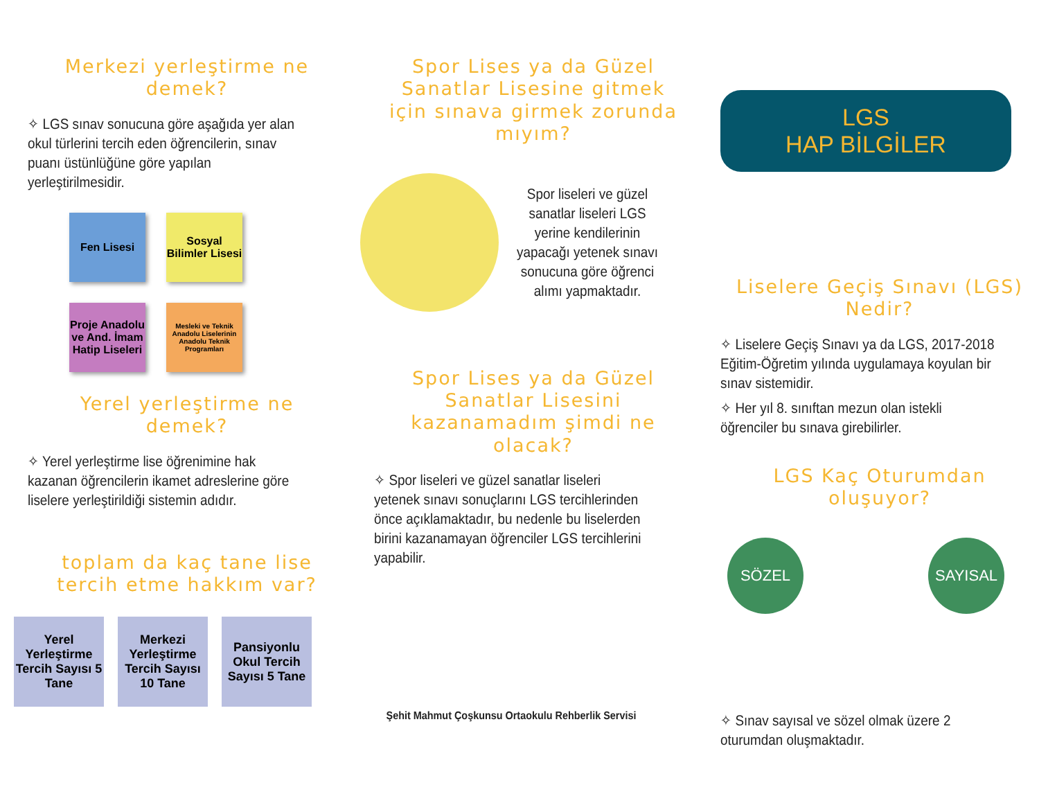Merkezi yerleştirme ne demek?
✧ LGS sınav sonucuna göre aşağıda yer alan okul türlerini tercih eden öğrencilerin, sınav puanı üstünlüğüne göre yapılan yerleştirilmesidir.
Fen Lisesi
Sosyal Bilimler Lisesi
Proje Anadolu ve And. İmam Hatip Liseleri
Mesleki ve Teknik Anadolu Liselerinin Anadolu Teknik Programları
Yerel yerleştirme ne demek?
✧ Yerel yerleştirme lise öğrenimine hak kazanan öğrencilerin ikamet adreslerine göre liselere yerleştirildiği sistemin adıdır.
toplam da kaç tane lise tercih etme hakkım var?
Yerel Yerleştirme Tercih Sayısı 5 Tane
Merkezi Yerleştirme Tercih Sayısı 10 Tane
Pansiyonlu Okul Tercih Sayısı 5 Tane
Spor Lises ya da Güzel Sanatlar Lisesine gitmek için sınava girmek zorunda mıyım?
Spor liseleri ve güzel sanatlar liseleri LGS yerine kendilerinin yapacağı yetenek sınavı sonucuna göre öğrenci alımı yapmaktadır.
Spor Lises ya da Güzel Sanatlar Lisesini kazanamadım şimdi ne olacak?
✧ Spor liseleri ve güzel sanatlar liseleri yetenek sınavı sonuçlarını LGS tercihlerinden önce açıklamaktadır, bu nedenle bu liselerden birini kazanamayan öğrenciler LGS tercihlerini yapabilir.
Şehit Mahmut Çoşkunsu Ortaokulu Rehberlik Servisi
LGS
HAP BİLGİLER
Liselere Geçiş Sınavı (LGS) Nedir?
✧ Liselere Geçiş Sınavı ya da LGS, 2017-2018 Eğitim-Öğretim yılında uygulamaya koyulan bir sınav sistemidir.
✧ Her yıl 8. sınıftan mezun olan istekli öğrenciler bu sınava girebilirler.
LGS Kaç Oturumdan oluşuyor?
SÖZEL SAYISAL
✧ Sınav sayısal ve sözel olmak üzere 2 oturumdan oluşmaktadır.